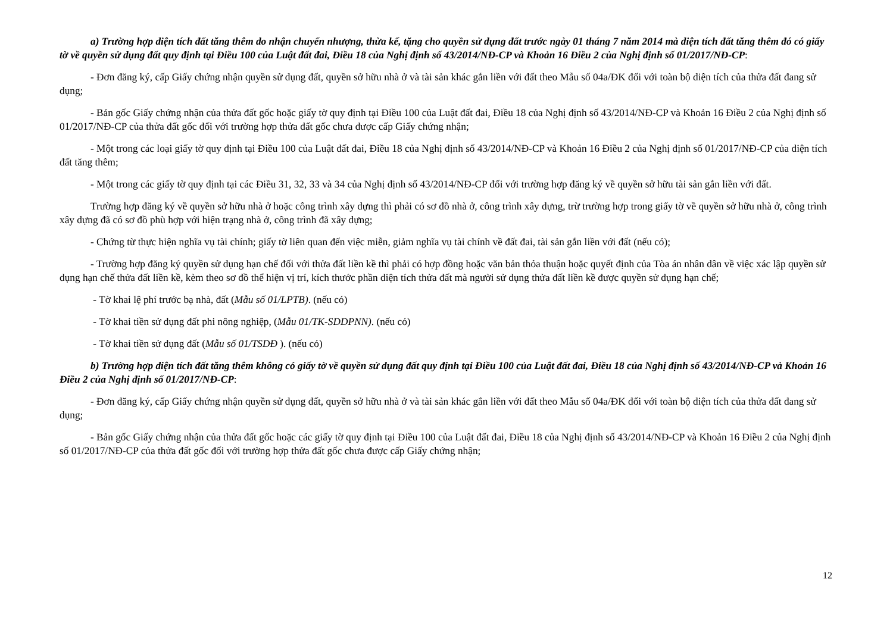a) Trường hợp diện tích đất tăng thêm do nhận chuyển nhượng, thừa kế, tặng cho quyền sử dụng đất trước ngày 01 tháng 7 năm 2014 mà diện tích đất tăng thêm đó có giấy tờ về quyền sử dụng đất quy định tại Điều 100 của Luật đất đai, Điều 18 của Nghị định số 43/2014/NĐ-CP và Khoản 16 Điều 2 của Nghị định số 01/2017/NĐ-CP:
- Đơn đăng ký, cấp Giấy chứng nhận quyền sử dụng đất, quyền sở hữu nhà ở và tài sản khác gắn liền với đất theo Mẫu số 04a/ĐK đối với toàn bộ diện tích của thửa đất đang sử dụng;
- Bản gốc Giấy chứng nhận của thửa đất gốc hoặc giấy tờ quy định tại Điều 100 của Luật đất đai, Điều 18 của Nghị định số 43/2014/NĐ-CP và Khoản 16 Điều 2 của Nghị định số 01/2017/NĐ-CP của thửa đất gốc đối với trường hợp thửa đất gốc chưa được cấp Giấy chứng nhận;
- Một trong các loại giấy tờ quy định tại Điều 100 của Luật đất đai, Điều 18 của Nghị định số 43/2014/NĐ-CP và Khoản 16 Điều 2 của Nghị định số 01/2017/NĐ-CP của diện tích đất tăng thêm;
- Một trong các giấy tờ quy định tại các Điều 31, 32, 33 và 34 của Nghị định số 43/2014/NĐ-CP đối với trường hợp đăng ký về quyền sở hữu tài sản gắn liền với đất.
Trường hợp đăng ký về quyền sở hữu nhà ở hoặc công trình xây dựng thì phải có sơ đồ nhà ở, công trình xây dựng, trừ trường hợp trong giấy tờ về quyền sở hữu nhà ở, công trình xây dựng đã có sơ đồ phù hợp với hiện trạng nhà ở, công trình đã xây dựng;
- Chứng từ thực hiện nghĩa vụ tài chính; giấy tờ liên quan đến việc miễn, giảm nghĩa vụ tài chính về đất đai, tài sản gắn liền với đất (nếu có);
- Trường hợp đăng ký quyền sử dụng hạn chế đối với thửa đất liền kề thì phải có hợp đồng hoặc văn bản thỏa thuận hoặc quyết định của Tòa án nhân dân về việc xác lập quyền sử dụng hạn chế thửa đất liền kề, kèm theo sơ đồ thể hiện vị trí, kích thước phần diện tích thửa đất mà người sử dụng thửa đất liền kề được quyền sử dụng hạn chế;
- Tờ khai lệ phí trước bạ nhà, đất (Mẫu số 01/LPTB). (nếu có)
- Tờ khai tiền sử dụng đất phi nông nghiệp, (Mẫu 01/TK-SDDPNN). (nếu có)
- Tờ khai tiền sử dụng đất (Mẫu số 01/TSDĐ ). (nếu có)
b) Trường hợp diện tích đất tăng thêm không có giấy tờ về quyền sử dụng đất quy định tại Điều 100 của Luật đất đai, Điều 18 của Nghị định số 43/2014/NĐ-CP và Khoản 16 Điều 2 của Nghị định số 01/2017/NĐ-CP:
- Đơn đăng ký, cấp Giấy chứng nhận quyền sử dụng đất, quyền sở hữu nhà ở và tài sản khác gắn liền với đất theo Mẫu số 04a/ĐK đối với toàn bộ diện tích của thửa đất đang sử dụng;
- Bản gốc Giấy chứng nhận của thửa đất gốc hoặc các giấy tờ quy định tại Điều 100 của Luật đất đai, Điều 18 của Nghị định số 43/2014/NĐ-CP và Khoản 16 Điều 2 của Nghị định số 01/2017/NĐ-CP của thửa đất gốc đối với trường hợp thửa đất gốc chưa được cấp Giấy chứng nhận;
12